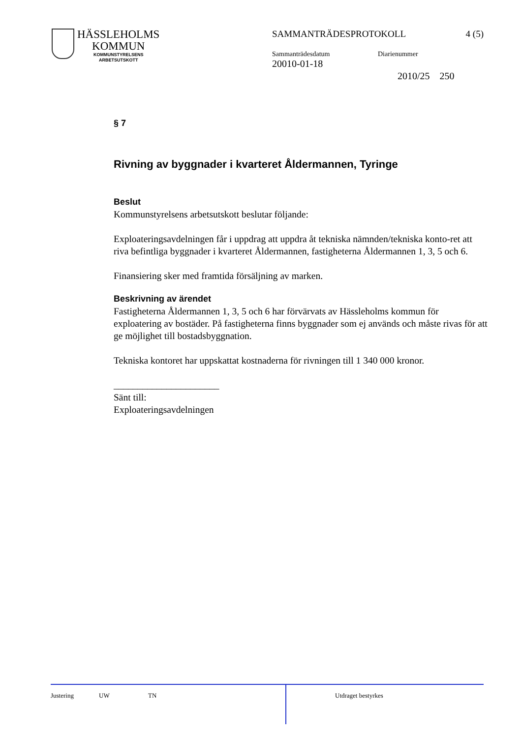HÄSSLEHOLMS
KOMMUN
KOMMUNSTYRELSENS
ARBETSUTSKOTT
SAMMANTRÄDESPROTOKOLL 4 (5)
Sammanträdesdatum
20010-01-18
Diarienummer
2010/25 250
§ 7
Rivning av byggnader i kvarteret Åldermannen, Tyringe
Beslut
Kommunstyrelsens arbetsutskott beslutar följande:
Exploateringsavdelningen får i uppdrag att uppdra åt tekniska nämnden/tekniska konto-ret att riva befintliga byggnader i kvarteret Åldermannen, fastigheterna Åldermannen 1, 3, 5 och 6.
Finansiering sker med framtida försäljning av marken.
Beskrivning av ärendet
Fastigheterna Åldermannen 1, 3, 5 och 6 har förvärvats av Hässleholms kommun för exploatering av bostäder. På fastigheterna finns byggnader som ej används och måste rivas för att ge möjlighet till bostadsbyggnation.
Tekniska kontoret har uppskattat kostnaderna för rivningen till 1 340 000 kronor.
______________________
Sänt till:
Exploateringsavdelningen
Justering UW TN Utdraget bestyrkes